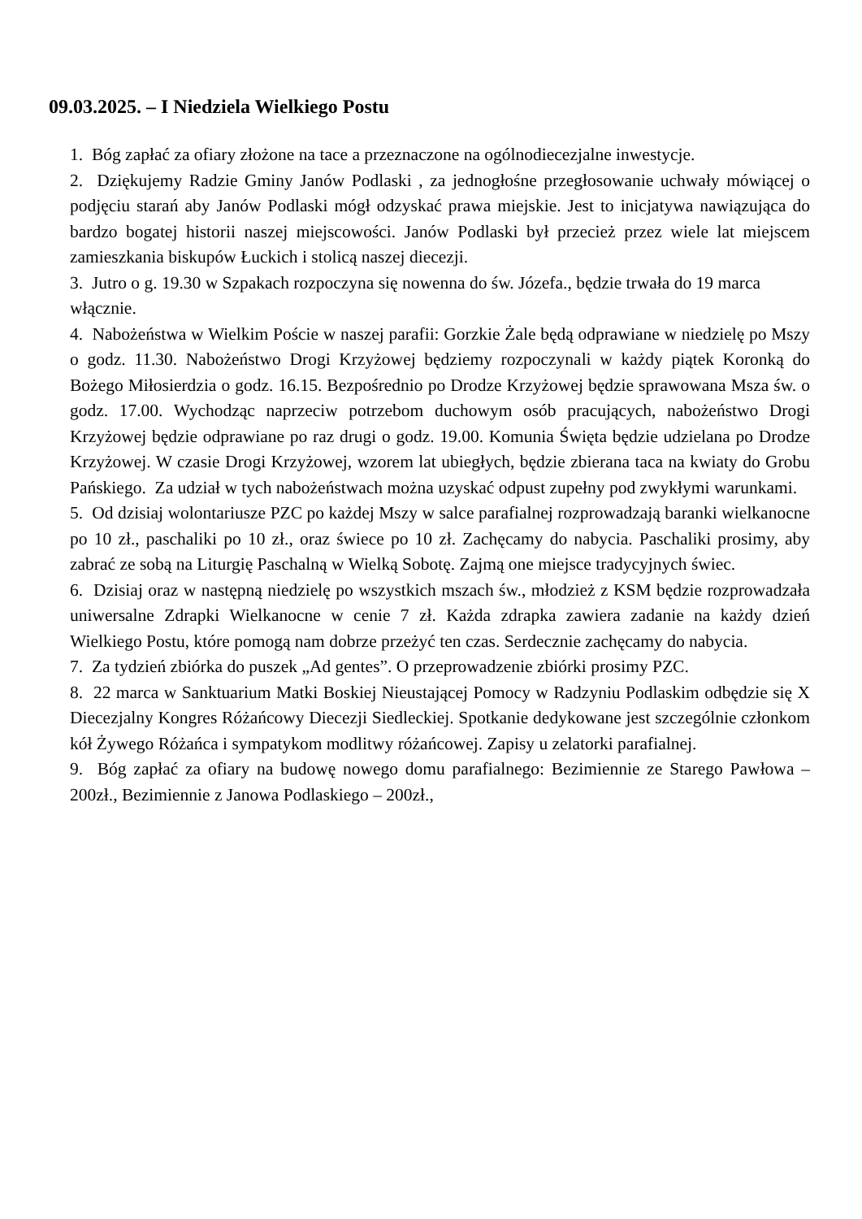09.03.2025. – I Niedziela Wielkiego Postu
1. Bóg zapłać za ofiary złożone na tace a przeznaczone na ogólnodiecezjalne inwestycje.
2. Dziękujemy Radzie Gminy Janów Podlaski , za jednogłośne przegłosowanie uchwały mówiącej o podjęciu starań aby Janów Podlaski mógł odzyskać prawa miejskie. Jest to inicjatywa nawiązująca do bardzo bogatej historii naszej miejscowości. Janów Podlaski był przecież przez wiele lat miejscem zamieszkania biskupów Łuckich i stolicą naszej diecezji.
3. Jutro o g. 19.30 w Szpakach rozpoczyna się nowenna do św. Józefa., będzie trwała do 19 marca włącznie.
4. Nabożeństwa w Wielkim Poście w naszej parafii: Gorzkie Żale będą odprawiane w niedzielę po Mszy o godz. 11.30. Nabożeństwo Drogi Krzyżowej będziemy rozpoczynali w każdy piątek Koronką do Bożego Miłosierdzia o godz. 16.15. Bezpośrednio po Drodze Krzyżowej będzie sprawowana Msza św. o godz. 17.00. Wychodząc naprzeciw potrzebom duchowym osób pracujących, nabożeństwo Drogi Krzyżowej będzie odprawiane po raz drugi o godz. 19.00. Komunia Święta będzie udzielana po Drodze Krzyżowej. W czasie Drogi Krzyżowej, wzorem lat ubiegłych, będzie zbierana taca na kwiaty do Grobu Pańskiego. Za udział w tych nabożeństwach można uzyskać odpust zupełny pod zwykłymi warunkami.
5. Od dzisiaj wolontariusze PZC po każdej Mszy w salce parafialnej rozprowadzają baranki wielkanocne po 10 zł., paschaliki po 10 zł., oraz świece po 10 zł. Zachęcamy do nabycia. Paschaliki prosimy, aby zabrać ze sobą na Liturgię Paschalną w Wielką Sobotę. Zajmą one miejsce tradycyjnych świec.
6. Dzisiaj oraz w następną niedzielę po wszystkich mszach św., młodzież z KSM będzie rozprowadzała uniwersalne Zdrapki Wielkanocne w cenie 7 zł. Każda zdrapka zawiera zadanie na każdy dzień Wielkiego Postu, które pomogą nam dobrze przeżyć ten czas. Serdecznie zachęcamy do nabycia.
7. Za tydzień zbiórka do puszek „Ad gentes”. O przeprowadzenie zbiórki prosimy PZC.
8. 22 marca w Sanktuarium Matki Boskiej Nieustającej Pomocy w Radzyniu Podlaskim odbędzie się X Diecezjalny Kongres Różańcowy Diecezji Siedleckiej. Spotkanie dedykowane jest szczególnie członkom kół Żywego Różańca i sympatykom modlitwy różańcowej. Zapisy u zelatorki parafialnej.
9. Bóg zapłać za ofiary na budowę nowego domu parafialnego: Bezimiennie ze Starego Pawłowa – 200zł., Bezimiennie z Janowa Podlaskiego – 200zł.,